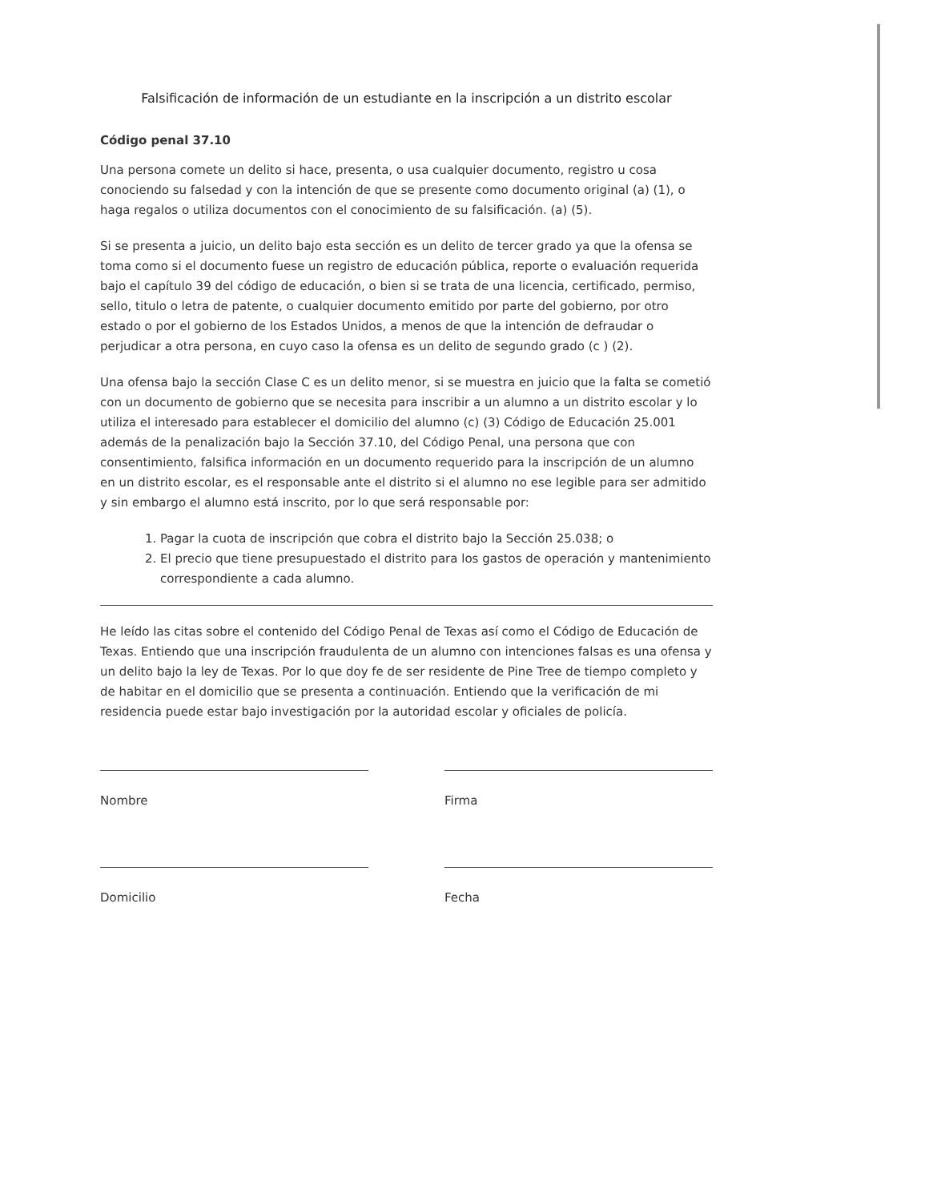Falsificación de información de un estudiante en la inscripción a un distrito escolar
Código penal 37.10
Una persona comete un delito si hace, presenta, o usa cualquier documento, registro u cosa conociendo su falsedad y con la intención de que se presente como documento original (a) (1), o haga regalos o utiliza documentos con el conocimiento de su falsificación. (a) (5).
Si se presenta a juicio, un delito bajo esta sección es un delito de tercer grado ya que la ofensa se toma como si el documento fuese un registro de educación pública, reporte o evaluación requerida bajo el capítulo 39 del código de educación, o bien si se trata de una licencia, certificado, permiso, sello, titulo o letra de patente, o cualquier documento emitido por parte del gobierno, por otro estado o por el gobierno de los Estados Unidos, a menos de que la intención de defraudar o perjudicar a otra persona, en cuyo caso la ofensa es un delito de segundo grado (c ) (2).
Una ofensa bajo la sección Clase C es un delito menor, si se muestra en juicio que la falta se cometió con un documento de gobierno que se necesita para inscribir a un alumno a un distrito escolar y lo utiliza el interesado para establecer el domicilio del alumno (c) (3) Código de Educación 25.001 además de la penalización bajo la Sección 37.10, del Código Penal, una persona que con consentimiento, falsifica información en un documento requerido para la inscripción de un alumno en un distrito escolar, es el responsable ante el distrito si el alumno no ese legible para ser admitido y sin embargo el alumno está inscrito, por lo que será responsable por:
1. Pagar la cuota de inscripción que cobra el distrito bajo la Sección 25.038; o
2. El precio que tiene presupuestado el distrito para los gastos de operación y mantenimiento correspondiente a cada alumno.
He leído las citas sobre el contenido del Código Penal de Texas así como el Código de Educación de Texas. Entiendo que una inscripción fraudulenta de un alumno con intenciones falsas es una ofensa y un delito bajo la ley de Texas. Por lo que doy fe de ser residente de Pine Tree de tiempo completo y de habitar en el domicilio que se presenta a continuación. Entiendo que la verificación de mi residencia puede estar bajo investigación por la autoridad escolar y oficiales de policía.
Nombre
Domicilio
Firma
Fecha